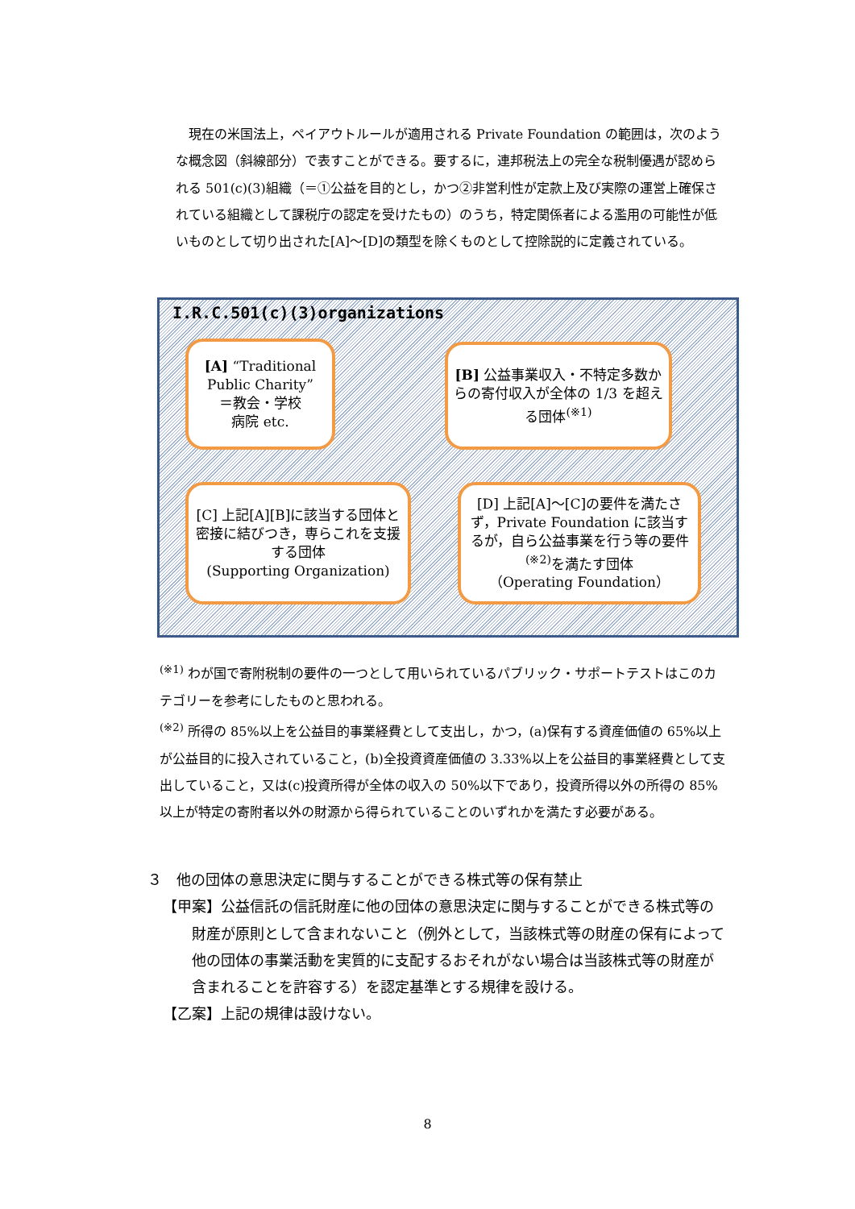現在の米国法上，ペイアウトルールが適用される Private Foundation の範囲は，次のような概念図（斜線部分）で表すことができる。要するに，連邦税法上の完全な税制優遇が認められる 501(c)(3)組織（＝①公益を目的とし，かつ②非営利性が定款上及び実際の運営上確保されている組織として課税庁の認定を受けたもの）のうち，特定関係者による濫用の可能性が低いものとして切り出された[A]～[D]の類型を除くものとして控除説的に定義されている。
I.R.C.501(c)(3)organizations
[A] “Traditional Public Charity”
＝教会・学校
病院 etc.
[B] 公益事業収入・不特定多数からの寄付収入が全体の 1/3 を超える団体<sup>(※1)</sup>
[C] 上記[A][B]に該当する団体と密接に結びつき，専らこれを支援する団体
(Supporting Organization)
[D] 上記[A]～[C]の要件を満たさず，Private Foundation に該当するが，自ら公益事業を行う等の要件<sup>(※2)</sup>を満たす団体
（Operating Foundation）
<sup>(※1)</sup> わが国で寄附税制の要件の一つとして用いられているパブリック・サポートテストはこのカテゴリーを参考にしたものと思われる。
<sup>(※2)</sup> 所得の 85%以上を公益目的事業経費として支出し，かつ，(a)保有する資産価値の 65%以上が公益目的に投入されていること，(b)全投資資産価値の 3.33%以上を公益目的事業経費として支出していること，又は(c)投資所得が全体の収入の 50%以下であり，投資所得以外の所得の 85%以上が特定の寄附者以外の財源から得られていることのいずれかを満たす必要がある。
３　他の団体の意思決定に関与することができる株式等の保有禁止
【甲案】公益信託の信託財産に他の団体の意思決定に関与することができる株式等の財産が原則として含まれないこと（例外として，当該株式等の財産の保有によって他の団体の事業活動を実質的に支配するおそれがない場合は当該株式等の財産が含まれることを許容する）を認定基準とする規律を設ける。
【乙案】上記の規律は設けない。
8